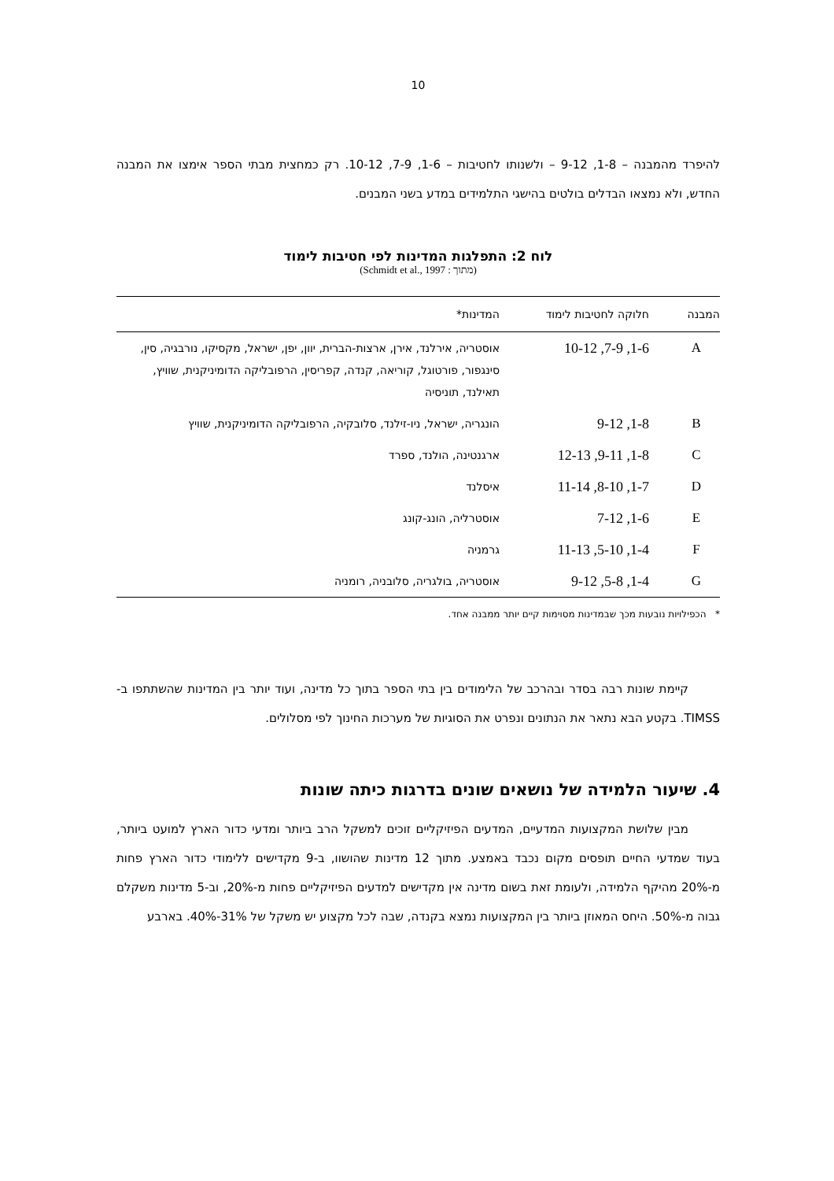10
להיפרד מהמבנה – 1-8, 9-12 – ולשנותו לחטיבות – 1-6, 7-9, 10-12. רק כמחצית מבתי הספר אימצו את המבנה החדש, ולא נמצאו הבדלים בולטים בהישגי התלמידים במדע בשני המבנים.
לוח 2: התפלגות המדינות לפי חטיבות לימוד
(מתוך : Schmidt et al., 1997)
| המבנה | חלוקה לחטיבות לימוד | המדינות* |
| --- | --- | --- |
| A | 1-6, 7-9, 10-12 | אוסטריה, אירלנד, אירן, ארצות-הברית, יוון, יפן, ישראל, מקסיקו, נורבגיה, סין, סינגפור, פורטוגל, קוריאה, קנדה, קפריסין, הרפובליקה הדומיניקנית, שוויץ, תאילנד, תוניסיה |
| B | 1-8, 9-12 | הונגריה, ישראל, ניו-זילנד, סלובקיה, הרפובליקה הדומיניקנית, שוויץ |
| C | 1-8, 9-11, 12-13 | ארגנטינה, הולנד, ספרד |
| D | 1-7, 8-10, 11-14 | איסלנד |
| E | 1-6, 7-12 | אוסטרליה, הונג-קונג |
| F | 1-4, 5-10, 11-13 | גרמניה |
| G | 1-4, 5-8, 9-12 | אוסטריה, בולגריה, סלובניה, רומניה |
* הכפילויות נובעות מכך שבמדינות מסוימות קיים יותר ממבנה אחד.
קיימת שונות רבה בסדר ובהרכב של הלימודים בין בתי הספר בתוך כל מדינה, ועוד יותר בין המדינות שהשתתפו ב-TIMSS. בקטע הבא נתאר את הנתונים ונפרט את הסוגיות של מערכות החינוך לפי מסלולים.
4. שיעור הלמידה של נושאים שונים בדרגות כיתה שונות
מבין שלושת המקצועות המדעיים, המדעים הפיזיקליים זוכים למשקל הרב ביותר ומדעי כדור הארץ למועט ביותר, בעוד שמדעי החיים תופסים מקום נכבד באמצע. מתוך 12 מדינות שהושוו, ב-9 מקדישים ללימודי כדור הארץ פחות מ-20% מהיקף הלמידה, ולעומת זאת בשום מדינה אין מקדישים למדעים הפיזיקליים פחות מ-20%, וב-5 מדינות משקלם גבוה מ-50%. היחס המאוזן ביותר בין המקצועות נמצא בקנדה, שבה לכל מקצוע יש משקל של 31%-40%. בארבע